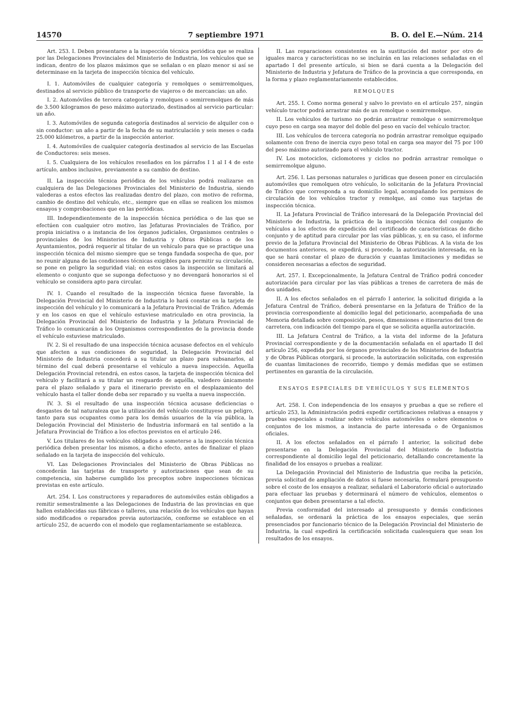14570 7 septiembre 1971 B. O. del E.—Núm. 214
Art. 253. I. Deben presentarse a la inspección técnica periódica que se realiza por las Delegaciones Provinciales del Ministerio de Industria, los vehículos que se indican, dentro de los plazos máximos que se señalan o en plazo menor si así se determinase en la tarjeta de inspección técnica del vehículo.
I. 1. Automóviles de cualquier categoría y remolques o semirremolques, destinados al servicio público de transporte de viajeros o de mercancías: un año.
I. 2. Automóviles de tercera categoría y remolques o semirremolques de más de 3.500 kilogramos de peso máximo autorizado, destinados al servicio particular: un año.
I. 3. Automóviles de segunda categoría destinados al servicio de alquiler con o sin conductor: un año a partir de la fecha de su matriculación y seis meses o cada 25.000 kilómetros, a partir de la inspección anterior.
I. 4. Automóviles de cualquier categoría destinados al servicio de las Escuelas de Conductores: seis meses.
I. 5. Cualquiera de los vehículos reseñados en los párrafos I 1 al I 4 de este artículo, ambos inclusive, previamente a su cambio de destino.
II. La inspección técnica periódica de los vehículos podrá realizarse en cualquiera de las Delegaciones Provinciales del Ministerio de Industria, siendo valederas a estos efectos las realizadas dentro del plazo, con motivo de reforma, cambio de destino del vehículo, etc., siempre que en ellas se realicen los mismos ensayos y comprobaciones que en las periódicas.
III. Independientemente de la inspección técnica periódica o de las que se efectúen con cualquier otro motivo, las Jefaturas Provinciales de Tráfico, por propia iniciativa o a instancia de los órganos judiciales, Organismos centrales o provinciales de los Ministerios de Industria y Obras Públicas o de los Ayuntamientos, podrá requerir al titular de un vehículo para que se practique una inspección técnica del mismo siempre que se tenga fundada sospecha de que, por no reunir alguna de las condiciones técnicas exigibles para permitir su circulación, se pone en peligro la seguridad vial; en estos casos la inspección se limitará al elemento o conjunto que se suponga defectuoso y no devengará honorarios si el vehículo se considera apto para circular.
IV. 1. Cuando el resultado de la inspección técnica fuese favorable, la Delegación Provincial del Ministerio de Industria lo hará constar en la tarjeta de inspección del vehículo y lo comunicará a la Jefatura Provincial de Tráfico. Además y en los casos en que el vehículo estuviese matriculado en otra provincia, la Delegación Provincial del Ministerio de Industria y la Jefatura Provincial de Tráfico lo comunicarán a los Organismos correspondientes de la provincia donde el vehículo estuviese matriculado.
IV. 2. Si el resultado de una inspección técnica acusase defectos en el vehículo que afecten a sus condiciones de seguridad, la Delegación Provincial del Ministerio de Industria concederá a su titular un plazo para subsanarlos, al término del cual deberá presentarse el vehículo a nueva inspección. Aquella Delegación Provincial retendrá, en estos casos, la tarjeta de inspección técnica del vehículo y facilitará a su titular un resguardo de aquélla, valedero únicamente para el plazo señalado y para el itinerario previsto en el desplazamiento del vehículo hasta el taller donde deba ser reparado y su vuelta a nueva inspección.
IV. 3. Si el resultado de una inspección técnica acusase deficiencias o desgastes de tal naturaleza que la utilización del vehículo constituyese un peligro, tanto para sus ocupantes como para los demás usuarios de la vía pública, la Delegación Provincial del Ministerio de Industria informará en tal sentido a la Jefatura Provincial de Tráfico a los efectos previstos en el artículo 246.
V. Los titulares de los vehículos obligados a someterse a la inspección técnica periódica deben presentar los mismos, a dicho efecto, antes de finalizar el plazo señalado en la tarjeta de inspección del vehículo.
VI. Las Delegaciones Provinciales del Ministerio de Obras Públicas no concederán las tarjetas de transporte y autorizaciones que sean de su competencia, sin haberse cumplido los preceptos sobre inspecciones técnicas previstas en este artículo.
Art. 254. I. Los constructores y reparadores de automóviles están obligados a remitir semestralmente a las Delegaciones de Industria de las provincias en que hallen establecidas sus fábricas o talleres, una relación de los vehículos que hayan sido modificados o reparados previa autorización, conforme se establece en el artículo 252, de acuerdo con el modelo que reglamentariamente se establezca.
II. Las reparaciones consistentes en la sustitución del motor por otro de iguales marca y características no se incluirán en las relaciones señaladas en el apartado I del presente artículo, si bien se dará cuenta a la Delegación del Ministerio de Industria y Jefatura de Tráfico de la provincia a que corresponda, en la forma y plazo reglamentariamente establecidos.
REMOLQUES
Art. 255. I. Como norma general y salvo lo previsto en el artículo 257, ningún vehículo tractor podrá arrastrar más de un remolque o semirremolque.
II. Los vehículos de turismo no podrán arrastrar remolque o semirremolque cuyo peso en carga sea mayor del doble del peso en vacío del vehículo tractor.
III. Los vehículos de tercera categoría no podrán arrastrar remolque equipado solamente con freno de inercia cuyo peso total en carga sea mayor del 75 por 100 del peso máximo autorizado para el vehículo tractor.
IV. Los motociclos, ciclomotores y ciclos no podrán arrastrar remolque o semirremolque alguno.
Art. 256. I. Las personas naturales o jurídicas que deseen poner en circulación automóviles que remolquen otro vehículo, lo solicitarán de la Jefatura Provincial de Tráfico que corresponda a su domicilio legal, acompañando los permisos de circulación de los vehículos tractor y remolque, así como sus tarjetas de inspección técnica.
II. La Jefatura Provincial de Tráfico interesará de la Delegación Provincial del Ministerio de Industria, la práctica de la inspección técnica del conjunto de vehículos a los efectos de expedición del certificado de características de dicho conjunto y de aptitud para circular por las vías públicas, y, en su caso, el informe previo de la Jefatura Provincial del Ministerio de Obras Públicas. A la vista de los documentos anteriores, se expedirá, si procede, la autorización interesada, en la que se hará constar el plazo de duración y cuantas limitaciones y medidas se consideren necesarias a efectos de seguridad.
Art. 257. I. Excepcionalmente, la Jefatura Central de Tráfico podrá conceder autorización para circular por las vías públicas a trenes de carretera de más de dos unidades.
II. A los efectos señalados en el párrafo I anterior, la solicitud dirigida a la Jefatura Central de Tráfico, deberá presentarse en la Jefatura de Tráfico de la provincia correspondiente al domicilio legal del peticionario, acompañada de una Memoria detallada sobre composición, pesos, dimensiones e itinerarios del tren de carretera, con indicación del tiempo para el que se solicita aquella autorización.
III. La Jefatura Central de Tráfico, a la vista del informe de la Jefatura Provincial correspondiente y de la documentación señalada en el apartado II del artículo 256, expedida por los órganos provinciales de los Ministerios de Industria y de Obras Públicas otorgará, si procede, la autorización solicitada, con expresión de cuantas limitaciones de recorrido, tiempo y demás medidas que se estimen pertinentes en garantía de la circulación.
ENSAYOS ESPECIALES DE VEHÍCULOS Y SUS ELEMENTOS
Art. 258. I. Con independencia de los ensayos y pruebas a que se refiere el artículo 253, la Administración podrá expedir certificaciones relativas a ensayos y pruebas especiales a realizar sobre vehículos automóviles o sobre elementos o conjuntos de los mismos, a instancia de parte interesada o de Organismos oficiales.
II. A los efectos señalados en el párrafo I anterior, la solicitud debe presentarse en la Delegación Provincial del Ministerio de Industria correspondiente al domicilio legal del peticionario, detallando concretamente la finalidad de los ensayos o pruebas a realizar.
La Delegación Provincial del Ministerio de Industria que reciba la petición, previa solicitud de ampliación de datos si fuese necesaria, formulará presupuesto sobre el coste de los ensayos a realizar, señalará el Laboratorio oficial o autorizado para efectuar las pruebas y determinará el número de vehículos, elementos o conjuntos que deben presentarse a tal efecto.
Previa conformidad del interesado al presupuesto y demás condiciones señaladas, se ordenará la práctica de los ensayos especiales, que serán presenciados por funcionario técnico de la Delegación Provincial del Ministerio de Industria, la cual expedirá la certificación solicitada cualesquiera que sean los resultados de los ensayos.